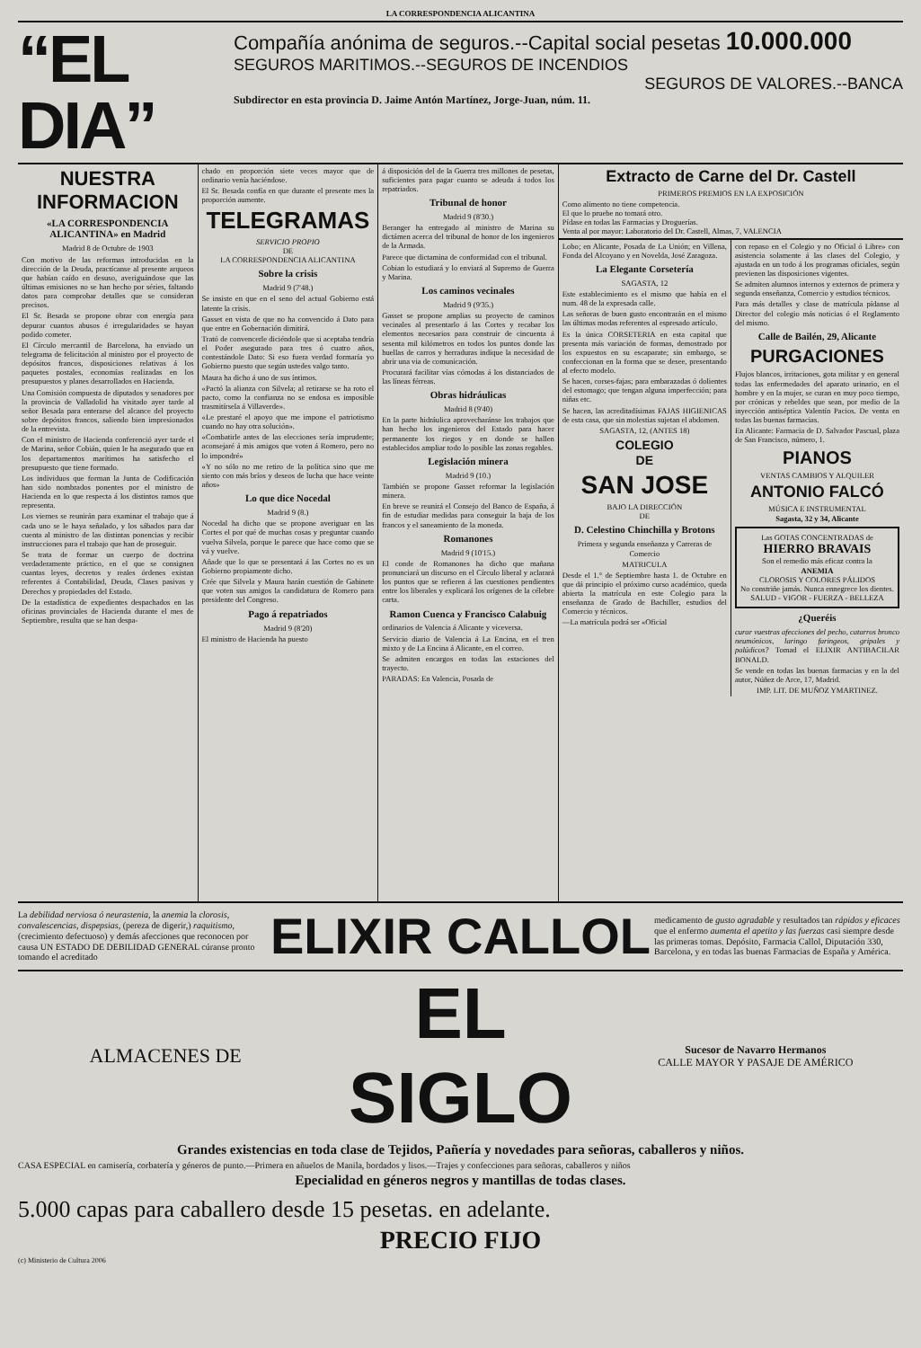LA CORRESPONDENCIA ALICANTINA
“EL DIA”
Compañía anónima de seguros.--Capital social pesetas 10.000.000
SEGUROS MARITIMOS.--SEGUROS DE INCENDIOS
SEGUROS DE VALORES.--BANCA
Subdirector en esta provincia D. Jaime Antón Martínez, Jorge-Juan, núm. 11.
NUESTRA INFORMACION
«LA CORRESPONDENCIA ALICANTINA» en Madrid
Madrid 8 de Octubre de 1903
Con motivo de las reformas introducidas en la dirección de la Deuda, practícanse al presente arqueos que habían caído en desuso, averiguándose que las últimas emisiones no se han hecho por séries, faltando datos para comprobar detalles que se consideran precisos.
El Sr. Besada se propone obrar con energía para depurar cuantos abusos é irregularidades se hayan podido cometer.
El Círculo mercantil de Barcelona, ha enviado un telegrama de felicitación al ministro por el proyecto de depósitos francos, disposiciones relativas á los paquetes postales, economías realizadas en los presupuestos y planes desarrollados en Hacienda.
Una Comisión compuesta de diputados y senadores por la provincia de Valladolid ha visitado ayer tarde al señor Besada para enterarse del alcance del proyecto sobre depósitos francos, saliendo bien impresionados de la entrevista.
Con el ministro de Hacienda conferenció ayer tarde el de Marina, señor Cobián, quien le ha asegurado que en los departamentos marítimos ha satisfecho el presupuesto que tiene formado.
Los individuos que forman la Junta de Codificación han sido nombrados ponentes por el ministro de Hacienda en lo que respecta á los distintos ramos que representa.
Los viernes se reunirán para examinar el trabajo que á cada uno se le haya señalado, y los sábados para dar cuenta al ministro de las distintas ponencias y recibir instrucciones para el trabajo que han de proseguir.
Se trata de formar un cuerpo de doctrina verdaderamente práctico, en el que se consignen cuantas leyes, decretos y reales órdenes existan referentes á Contabilidad, Deuda, Clases pasivas y Derechos y propiedades del Estado.
De la estadística de expedientes despachados en las oficinas provinciales de Hacienda durante el mes de Septiembre, resulta que se han despa-
chado en proporción siete veces mayor que de ordinario venía haciéndose.
El Sr. Besada confía en que durante el presente mes la proporción aumente.
TELEGRAMAS
SERVICIO PROPIO
DE
LA CORRESPONDENCIA ALICANTINA
Sobre la crisis
Madrid 9 (7'48.)
Se insiste en que en el seno del actual Gobierno está latente la crisis.
Gasset en vista de que no ha convencido á Dato para que entre en Gobernación dimitirá.
Trató de convencerle diciéndole que si aceptaba tendría el Poder asegurado para tres ó cuatro años, contestándole Dato: Si eso fuera verdad formaría yo Gobierno puesto que según ustedes valgo tanto.
Maura ha dicho á uno de sus íntimos.
«Pactó la alianza con Silvela; al retirarse se ha roto el pacto, como la confianza no se endosa es imposible trasmitírsela á Villaverde».
«Le prestaré el apoyo que me impone el patriotismo cuando no hay otra solución».
«Combatirle antes de las elecciones sería imprudente; aconsejaré á mis amigos que voten á Romero, pero no lo impondré»
«Y no sólo no me retiro de la política sino que me siento con más bríos y deseos de lucha que hace veinte años»
Lo que dice Nocedal
Madrid 9 (8.)
Nocedal ha dicho que se propone averiguar en las Cortes el por qué de muchas cosas y preguntar cuando vuelva Silvela, porque le parece que hace como que se vá y vuelve.
Añade que lo que se presentará á las Cortes no es un Gobierno propiamente dicho.
Crée que Silvela y Maura harán cuestión de Gabinete que voten sus amigos la candidatura de Romero para presidente del Congreso.
Pago á repatriados
Madrid 9 (8'20)
El ministro de Hacienda ha puesto
á disposición del de la Guerra tres millones de pesetas, suficientes para pagar cuanto se adeuda á todos los repatriados.
Tribunal de honor
Madrid 9 (8'30.)
Beranger ha entregado al ministro de Marina su dictámen acerca del tribunal de honor de los ingenieros de la Armada.
Parece que dictamina de conformidad con el tribunal.
Cobian lo estudiará y lo enviará al Supremo de Guerra y Marina.
Los caminos vecinales
Madrid 9 (9'35.)
Gasset se propone amplias su proyecto de caminos vecinales al presentarlo á las Cortes y recabar los elementos necesarios para construir de cincuenta á sesenta mil kilómetros en todos los puntos donde las huellas de carros y herraduras indique la necesidad de abrir una via de comunicación.
Procurará facilitar vías cómodas á los distanciados de las líneas férreas.
Obras hidráulicas
Madrid 8 (9'40)
En la parte hidráulica aprovecharánse los trabajos que han hecho los ingenieros del Estado para hacer permanente los riegos y en donde se hallen establecidos ampliar todo lo posible las zonas regables.
Legislación minera
Madrid 9 (10.)
También se propone Gasset reformar la legislación minera.
En breve se reunirá el Consejo del Banco de España, á fin de estudiar medidas para conseguir la baja de los francos y el saneamiento de la moneda.
Romanones
Madrid 9 (10'15.)
El conde de Romanones ha dicho que mañana pronunciará un discurso en el Círculo liberal y aclarará los puntos que se refieren á las cuestiones pendientes entre los liberales y explicará los orígenes de la célebre carta.
Ramon Cuenca y Francisco Calabuig
ordinarios de Valencia á Alicante y viceversa.
Servicio diario de Valencia á La Encina, en el tren mixto y de La Encina á Alicante, en el correo.
Se admiten encargos en todas las estaciones del trayecto.
PARADAS: En Valencia, Posada de
Extracto de Carne del Dr. Castell
PRIMEROS PREMIOS EN LA EXPOSICIÓN
Como alimento no tiene competencia.
El que lo pruebe no tomará otro.
Pídase en todas las Farmacias y Droguerías.
Venta al por mayor: Laboratorio del Dr. Castell, Almas, 7, VALENCIA
Lobo; en Alicante, Posada de La Unión; en Villena, Fonda del Alcoyano y en Novelda, José Zaragoza.
La Elegante Corsetería
SAGASTA, 12
Este establecimiento es el mismo que había en el num. 48 de la expresada calle.
Las señoras de buen gusto encontrarán en el mismo las últimas modas referentes al espresado artículo.
Es la única CORSETERIA en esta capital que presenta más variación de formas, demostrado por los expuestos en su escaparate; sin embargo, se confeccionan en la forma que se desee, presentando al efecto modelo.
Se hacen, corses-fajas; para embarazadas ó dolientes del estomago; que tengan alguna imperfección; para niñas etc.
Se hacen, las acreditadísimas FAJAS HIGIENICAS de esta casa, que sin molestias sujetan el abdomen.
SAGASTA, 12, (ANTES 18)
COLEGIO
DE
SAN JOSE
BAJO LA DIRECCIÓN
DE
D. Celestino Chinchilla y Brotons
Primera y segunda enseñanza y Carreras de Comercio
MATRICULA
Desde el 1.° de Septiembre hasta 1. de Octubre en que dá principio el próximo curso académico, queda abierta la matrícula en este Colegio para la enseñanza de Grado de Bachiller, estudios del Comercio y técnicos.
—La matrícula podrá ser «Oficial
con repaso en el Colegio y no Oficial ó Libre» con asistencia solamente á las clases del Colegio, y ajustada en un todo á los programas oficiales, según previenen las disposiciones vigentes.
Se admiten alumnos internos y externos de primera y segunda enseñanza, Comercio y estudios técnicos.
Para más detalles y clase de matrícula pídanse al Director del colegio más noticias ó el Reglamento del mismo.
Calle de Bailén, 29, Alicante
PURGACIONES
Flujos blancos, irritaciones, gota militar y en general todas las enfermedades del aparato urinario, en el hombre y en la mujer, se curan en muy poco tiempo, por crónicas y rebeldes que sean, por medio de la inyección antiséptica Valentín Pacios. De venta en todas las buenas farmacias.
En Alicante: Farmacia de D. Salvador Pascual, plaza de San Francisco, número, 1.
PIANOS
VENTAS CAMBIOS Y ALQUILER
ANTONIO FALCÓ
MÚSICA E INSTRUMENTAL
Sagasta, 32 y 34, Alicante
Las GOTAS CONCENTRADAS de
HIERRO BRAVAIS
Son el remedio más eficaz contra la
ANEMIA
CLOROSIS Y COLORES PÁLIDOS
No constriñe jamás. Nunca ennegrece los dientes.
SALUD - VIGOR - FUERZA - BELLEZA
¿Queréis
curar vuestras afecciones del pecho, catarros bronco neumónicos, laringo faringeos, gripales y palúdicos? Tomad el ELIXIR ANTIBACILAR BONALD.
Se vende en todas las buenas farmacias y en la del autor, Núñez de Arce, 17, Madrid.
IMP. LIT. DE MUÑOZ YMARTINEZ.
La debilidad nerviosa ó neurastenia, la anemia la clorosis, convalescencias, dispepsias, (pereza de digerir,) raquitismo, (crecimiento defectuoso) y demás afecciones que reconocen por causa UN ESTADO DE DEBILIDAD GENERAL cúranse pronto tomando el acreditado
ELIXIR CALLOL
medicamento de gusto agradable y resultados tan rápidos y eficaces que el enfermo aumenta el apetito y las fuerzas casi siempre desde las primeras tomas. Depósito, Farmacia Callol, Diputación 330, Barcelona, y en todas las buenas Farmacias de España y América.
ALMACENES DE
EL SIGLO
Sucesor de Navarro Hermanos
CALLE MAYOR Y PASAJE DE AMÉRICO
Grandes existencias en toda clase de Tejidos, Pañería y novedades para señoras, caballeros y niños.
CASA ESPECIAL en camisería, corbatería y géneros de punto.—Primera en añuelos de Manila, bordados y lisos.—Trajes y confecciones para señoras, caballeros y niños
Epecialidad en géneros negros y mantillas de todas clases.
5.000 capas para caballero desde 15 pesetas. en adelante.
PRECIO FIJO
(c) Ministerio de Cultura 2006